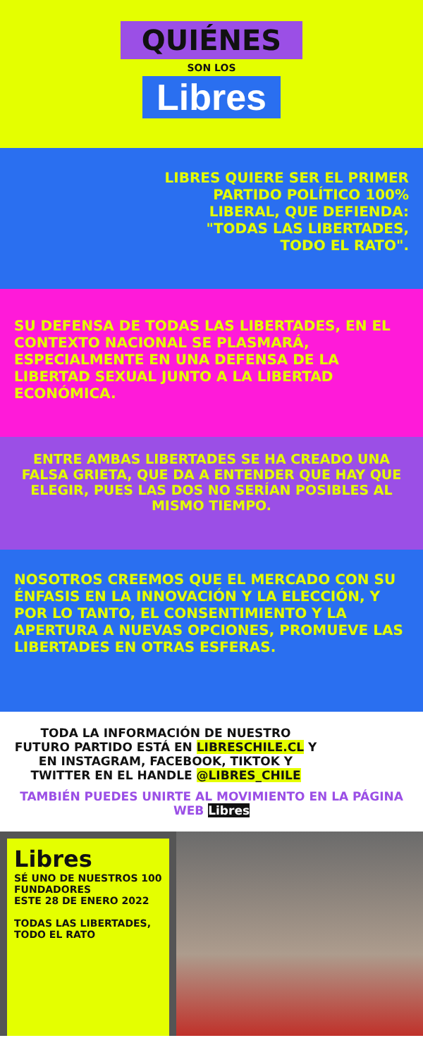QUIÉNES
SON LOS
Libres
LIBRES QUIERE SER EL PRIMER PARTIDO POLÍTICO 100% LIBERAL, QUE DEFIENDA: "TODAS LAS LIBERTADES, TODO EL RATO".
SU DEFENSA DE TODAS LAS LIBERTADES, EN EL CONTEXTO NACIONAL SE PLASMARÁ, ESPECIALMENTE EN UNA DEFENSA DE LA LIBERTAD SEXUAL JUNTO A LA LIBERTAD ECONÓMICA.
ENTRE AMBAS LIBERTADES SE HA CREADO UNA FALSA GRIETA, QUE DA A ENTENDER QUE HAY QUE ELEGIR, PUES LAS DOS NO SERÍAN POSIBLES AL MISMO TIEMPO.
NOSOTROS CREEMOS QUE EL MERCADO CON SU ÉNFASIS EN LA INNOVACIÓN Y LA ELECCIÓN, Y POR LO TANTO, EL CONSENTIMIENTO Y LA APERTURA A NUEVAS OPCIONES, PROMUEVE LAS LIBERTADES EN OTRAS ESFERAS.
TODA LA INFORMACIÓN DE NUESTRO FUTURO PARTIDO ESTÁ EN LIBRESCHILE.CL Y EN INSTAGRAM, FACEBOOK, TIKTOK Y TWITTER EN EL HANDLE @LIBRES_CHILE
TAMBIÉN PUEDES UNIRTE AL MOVIMIENTO EN LA PÁGINA WEB Libres
Libres
SÉ UNO DE NUESTROS 100 FUNDADORES
ESTE 28 DE ENERO 2022
TODAS LAS LIBERTADES, TODO EL RATO